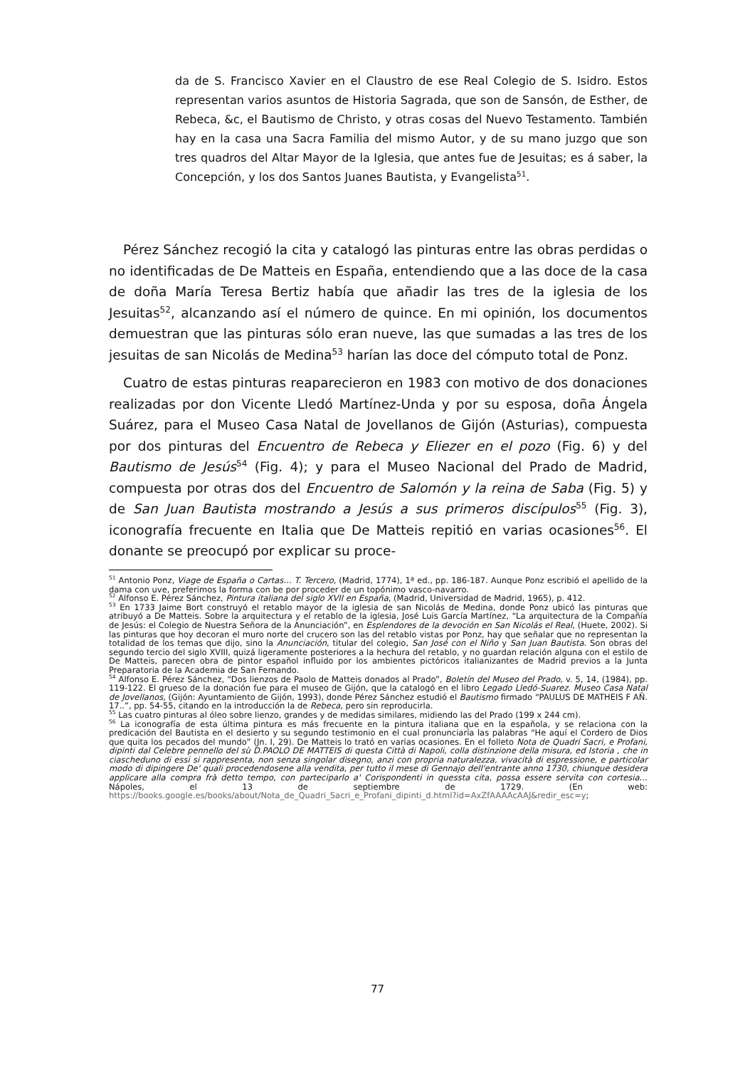da de S. Francisco Xavier en el Claustro de ese Real Colegio de S. Isidro. Estos representan varios asuntos de Historia Sagrada, que son de Sansón, de Esther, de Rebeca, &c, el Bautismo de Christo, y otras cosas del Nuevo Testamento. También hay en la casa una Sacra Familia del mismo Autor, y de su mano juzgo que son tres quadros del Altar Mayor de la Iglesia, que antes fue de Jesuitas; es á saber, la Concepción, y los dos Santos Juanes Bautista, y Evangelista<sup>51</sup>.
Pérez Sánchez recogió la cita y catalogó las pinturas entre las obras perdidas o no identificadas de De Matteis en España, entendiendo que a las doce de la casa de doña María Teresa Bertiz había que añadir las tres de la iglesia de los Jesuitas<sup>52</sup>, alcanzando así el número de quince. En mi opinión, los documentos demuestran que las pinturas sólo eran nueve, las que sumadas a las tres de los jesuitas de san Nicolás de Medina<sup>53</sup> harían las doce del cómputo total de Ponz.
Cuatro de estas pinturas reaparecieron en 1983 con motivo de dos donaciones realizadas por don Vicente Lledó Martínez-Unda y por su esposa, doña Ángela Suárez, para el Museo Casa Natal de Jovellanos de Gijón (Asturias), compuesta por dos pinturas del Encuentro de Rebeca y Eliezer en el pozo (Fig. 6) y del Bautismo de Jesús<sup>54</sup> (Fig. 4); y para el Museo Nacional del Prado de Madrid, compuesta por otras dos del Encuentro de Salomón y la reina de Saba (Fig. 5) y de San Juan Bautista mostrando a Jesús a sus primeros discípulos<sup>55</sup> (Fig. 3), iconografía frecuente en Italia que De Matteis repitió en varias ocasiones<sup>56</sup>. El donante se preocupó por explicar su proce-
<sup>51</sup> Antonio Ponz, Viage de España o Cartas… T. Tercero, (Madrid, 1774), 1ª ed., pp. 186-187. Aunque Ponz escribió el apellido de la dama con uve, preferimos la forma con be por proceder de un topónimo vasco-navarro.
<sup>52</sup> Alfonso E. Pérez Sánchez, Pintura italiana del siglo XVII en España, (Madrid, Universidad de Madrid, 1965), p. 412.
<sup>53</sup> En 1733 Jaime Bort construyó el retablo mayor de la iglesia de san Nicolás de Medina, donde Ponz ubicó las pinturas que atribuyó a De Matteis. Sobre la arquitectura y el retablo de la iglesia, José Luis García Martínez, “La arquitectura de la Compañía de Jesús: el Colegio de Nuestra Señora de la Anunciación”, en Esplendores de la devoción en San Nicolás el Real, (Huete, 2002). Si las pinturas que hoy decoran el muro norte del crucero son las del retablo vistas por Ponz, hay que señalar que no representan la totalidad de los temas que dijo, sino la Anunciación, titular del colegio, San José con el Niño y San Juan Bautista. Son obras del segundo tercio del siglo XVIII, quizá ligeramente posteriores a la hechura del retablo, y no guardan relación alguna con el estilo de De Matteis, parecen obra de pintor español influido por los ambientes pictóricos italianizantes de Madrid previos a la Junta Preparatoria de la Academia de San Fernando.
<sup>54</sup> Alfonso E. Pérez Sánchez, “Dos lienzos de Paolo de Matteis donados al Prado”, Boletín del Museo del Prado, v. 5, 14, (1984), pp. 119-122. El grueso de la donación fue para el museo de Gijón, que la catalogó en el libro Legado Lledó-Suarez. Museo Casa Natal de Jovellanos, (Gijón: Ayuntamiento de Gijón, 1993), donde Pérez Sánchez estudió el Bautismo firmado “PAULUS DE MATHEIS F AÑ. 17..”, pp. 54-55, citando en la introducción la de Rebeca, pero sin reproducirla.
<sup>55</sup> Las cuatro pinturas al óleo sobre lienzo, grandes y de medidas similares, midiendo las del Prado (199 x 244 cm).
<sup>56</sup> La iconografía de esta última pintura es más frecuente en la pintura italiana que en la española, y se relaciona con la predicación del Bautista en el desierto y su segundo testimonio en el cual pronunciaría las palabras “He aquí el Cordero de Dios que quita los pecados del mundo” (Jn. I, 29). De Matteis lo trató en varias ocasiones. En el folleto Nota de Quadri Sacri, e Profani, dipinti dal Celebre pennello del sù D.PAOLO DE MATTEIS di questa Città di Napoli, colla distinzione della misura, ed Istoria , che in ciascheduno di essi si rappresenta, non senza singolar disegno, anzi con propria naturalezza, vivacità di espressione, e particolar modo di dipingere De' quali procedendosene alla vendita, per tutto il mese di Gennajo dell'entrante anno 1730, chiunque desidera applicare alla compra frà detto tempo, con parteciparlo a' Corispondenti in quessta cita, possa essere servita con cortesia… Nápoles, el 13 de septiembre de 1729. (En web: https://books.google.es/books/about/Nota_de_Quadri_Sacri_e_Profani_dipinti_d.html?id=AxZfAAAAcAAJ&redir_esc=y;
77